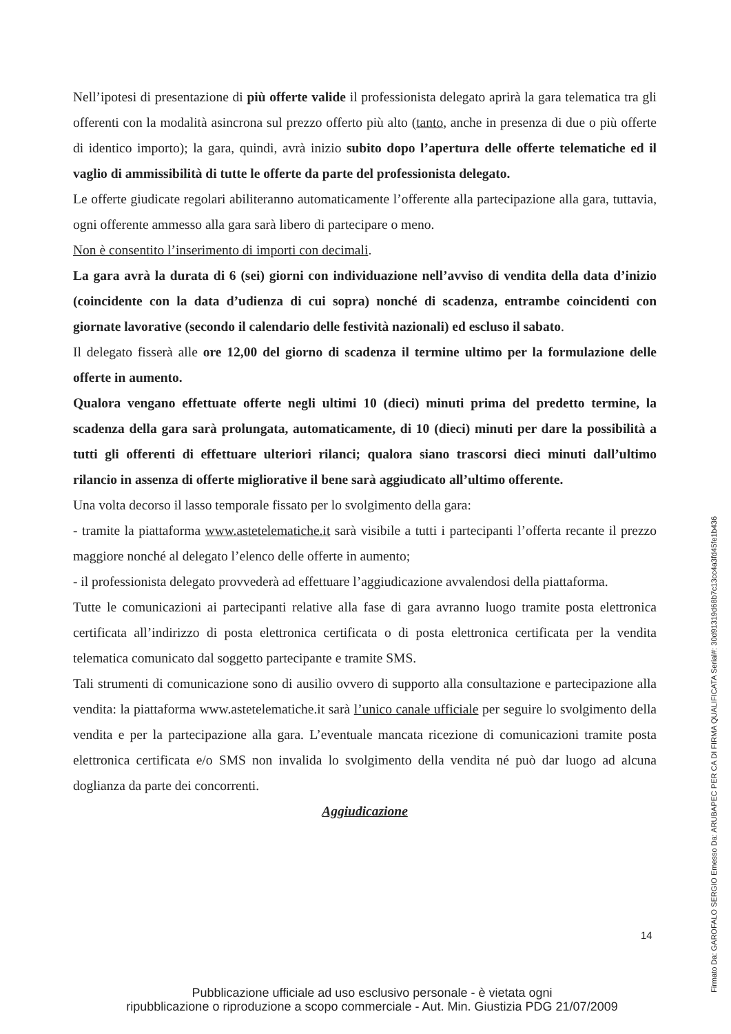Nell’ipotesi di presentazione di più offerte valide il professionista delegato aprirà la gara telematica tra gli offerenti con la modalità asincrona sul prezzo offerto più alto (tanto, anche in presenza di due o più offerte di identico importo); la gara, quindi, avrà inizio subito dopo l’apertura delle offerte telematiche ed il vaglio di ammissibilità di tutte le offerte da parte del professionista delegato.
Le offerte giudicate regolari abiliteranno automaticamente l’offerente alla partecipazione alla gara, tuttavia, ogni offerente ammesso alla gara sarà libero di partecipare o meno.
Non è consentito l’inserimento di importi con decimali.
La gara avrà la durata di 6 (sei) giorni con individuazione nell’avviso di vendita della data d’inizio (coincidente con la data d’udienza di cui sopra) nonché di scadenza, entrambe coincidenti con giornate lavorative (secondo il calendario delle festività nazionali) ed escluso il sabato.
Il delegato fisserà alle ore 12,00 del giorno di scadenza il termine ultimo per la formulazione delle offerte in aumento.
Qualora vengano effettuate offerte negli ultimi 10 (dieci) minuti prima del predetto termine, la scadenza della gara sarà prolungata, automaticamente, di 10 (dieci) minuti per dare la possibilità a tutti gli offerenti di effettuare ulteriori rilanci; qualora siano trascorsi dieci minuti dall’ultimo rilancio in assenza di offerte migliorative il bene sarà aggiudicato all’ultimo offerente.
Una volta decorso il lasso temporale fissato per lo svolgimento della gara:
- tramite la piattaforma www.astetelematiche.it sarà visibile a tutti i partecipanti l’offerta recante il prezzo maggiore nonché al delegato l’elenco delle offerte in aumento;
- il professionista delegato provvederà ad effettuare l’aggiudicazione avvalendosi della piattaforma.
Tutte le comunicazioni ai partecipanti relative alla fase di gara avranno luogo tramite posta elettronica certificata all’indirizzo di posta elettronica certificata o di posta elettronica certificata per la vendita telematica comunicato dal soggetto partecipante e tramite SMS.
Tali strumenti di comunicazione sono di ausilio ovvero di supporto alla consultazione e partecipazione alla vendita: la piattaforma www.astetelematiche.it sarà l’unico canale ufficiale per seguire lo svolgimento della vendita e per la partecipazione alla gara. L’eventuale mancata ricezione di comunicazioni tramite posta elettronica certificata e/o SMS non invalida lo svolgimento della vendita né può dar luogo ad alcuna doglianza da parte dei concorrenti.
Aggiudicazione
14
Pubblicazione ufficiale ad uso esclusivo personale - è vietata ogni
ripubblicazione o riproduzione a scopo commerciale - Aut. Min. Giustizia PDG 21/07/2009
Firmato Da: GAROFALO SERGIO Emesso Da: ARUBAPEC PER CA DI FIRMA QUALIFICATA Serial#: 30d91319d68b7c13cc4a3fd45fe1b436